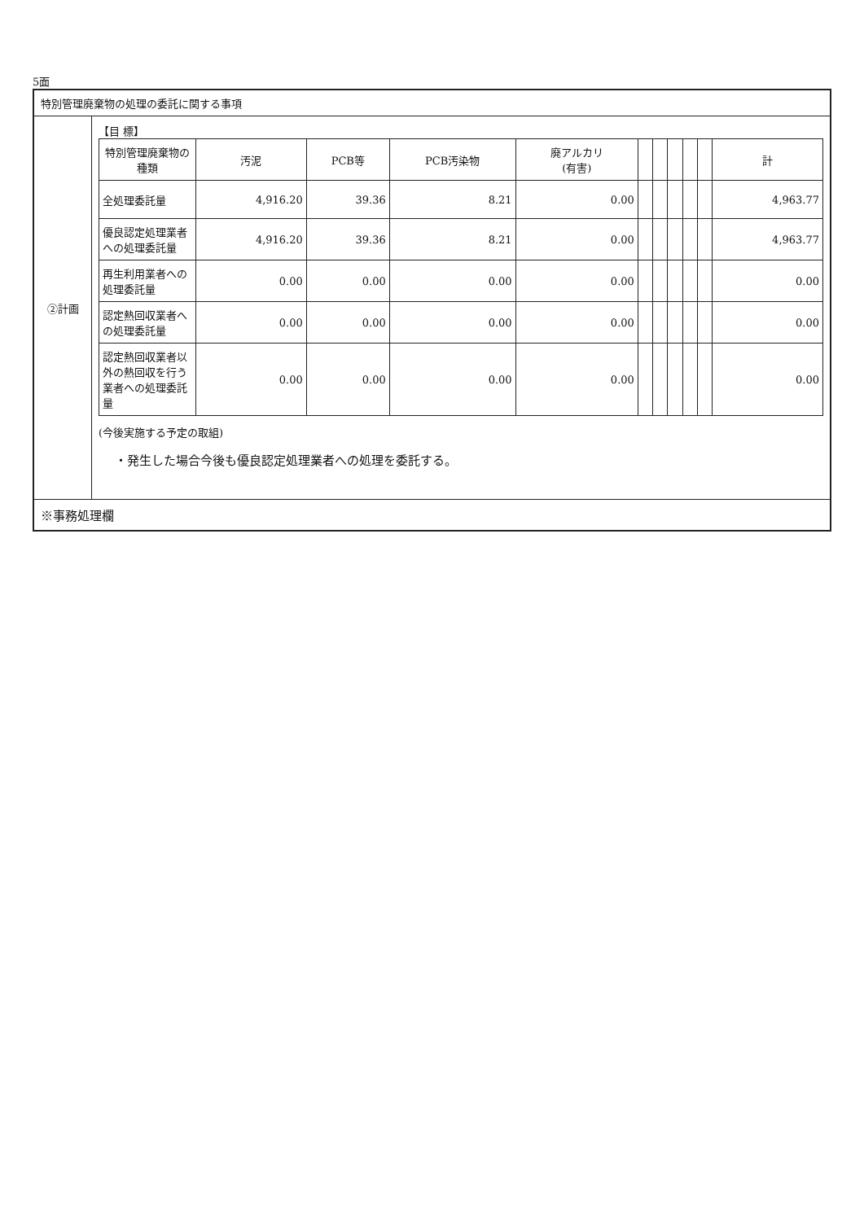5面
特別管理廃棄物の処理の委託に関する事項
②計画
【目 標】
| 特別管理廃棄物の種類 | 汚泥 | PCB等 | PCB汚染物 | 廃アルカリ (有害) | | | | | | 計 |
| --- | --- | --- | --- | --- | --- | --- | --- | --- | --- | --- |
| 全処理委託量 | 4,916.20 | 39.36 | 8.21 | 0.00 | | | | | | 4,963.77 |
| 優良認定処理業者への処理委託量 | 4,916.20 | 39.36 | 8.21 | 0.00 | | | | | | 4,963.77 |
| 再生利用業者への処理委託量 | 0.00 | 0.00 | 0.00 | 0.00 | | | | | | 0.00 |
| 認定熱回収業者への処理委託量 | 0.00 | 0.00 | 0.00 | 0.00 | | | | | | 0.00 |
| 認定熱回収業者以外の熱回収を行う業者への処理委託量 | 0.00 | 0.00 | 0.00 | 0.00 | | | | | | 0.00 |
(今後実施する予定の取組)
・発生した場合今後も優良認定処理業者への処理を委託する。
※事務処理欄